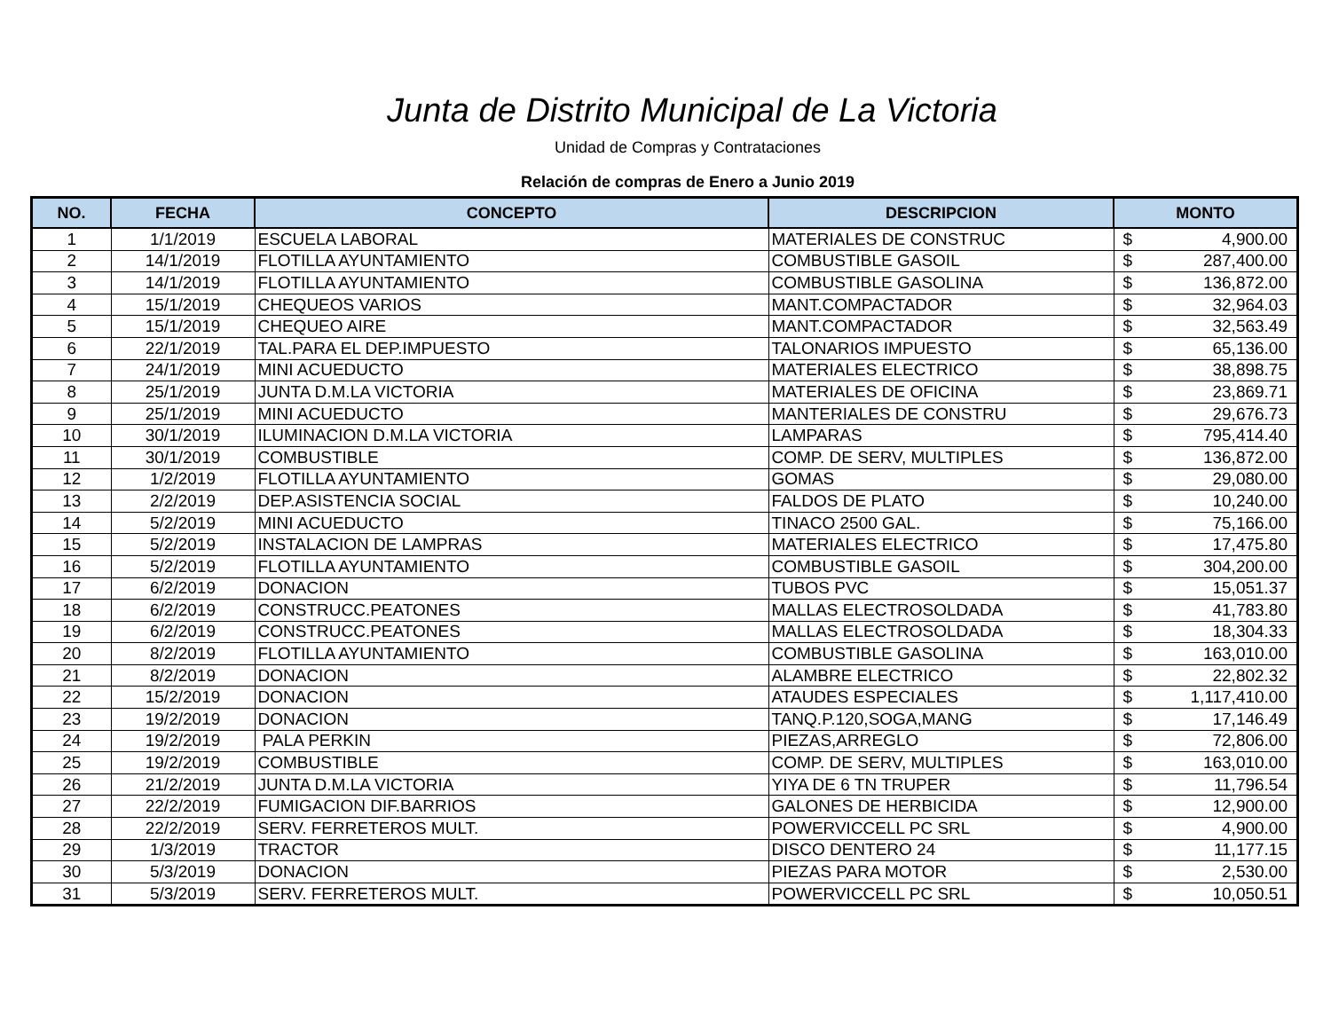Junta de Distrito Municipal de La Victoria
Unidad de Compras y Contrataciones
Relación de compras de Enero a Junio 2019
| NO. | FECHA | CONCEPTO | DESCRIPCION | MONTO | |
| --- | --- | --- | --- | --- | --- |
| 1 | 1/1/2019 | ESCUELA LABORAL | MATERIALES DE CONSTRUC | $ | 4,900.00 |
| 2 | 14/1/2019 | FLOTILLA AYUNTAMIENTO | COMBUSTIBLE GASOIL | $ | 287,400.00 |
| 3 | 14/1/2019 | FLOTILLA AYUNTAMIENTO | COMBUSTIBLE GASOLINA | $ | 136,872.00 |
| 4 | 15/1/2019 | CHEQUEOS VARIOS | MANT.COMPACTADOR | $ | 32,964.03 |
| 5 | 15/1/2019 | CHEQUEO AIRE | MANT.COMPACTADOR | $ | 32,563.49 |
| 6 | 22/1/2019 | TAL.PARA EL DEP.IMPUESTO | TALONARIOS IMPUESTO | $ | 65,136.00 |
| 7 | 24/1/2019 | MINI ACUEDUCTO | MATERIALES ELECTRICO | $ | 38,898.75 |
| 8 | 25/1/2019 | JUNTA D.M.LA VICTORIA | MATERIALES DE OFICINA | $ | 23,869.71 |
| 9 | 25/1/2019 | MINI ACUEDUCTO | MANTERIALES DE CONSTRU | $ | 29,676.73 |
| 10 | 30/1/2019 | ILUMINACION D.M.LA VICTORIA | LAMPARAS | $ | 795,414.40 |
| 11 | 30/1/2019 | COMBUSTIBLE | COMP. DE SERV, MULTIPLES | $ | 136,872.00 |
| 12 | 1/2/2019 | FLOTILLA AYUNTAMIENTO | GOMAS | $ | 29,080.00 |
| 13 | 2/2/2019 | DEP.ASISTENCIA SOCIAL | FALDOS DE PLATO | $ | 10,240.00 |
| 14 | 5/2/2019 | MINI ACUEDUCTO | TINACO 2500 GAL. | $ | 75,166.00 |
| 15 | 5/2/2019 | INSTALACION DE LAMPRAS | MATERIALES ELECTRICO | $ | 17,475.80 |
| 16 | 5/2/2019 | FLOTILLA AYUNTAMIENTO | COMBUSTIBLE GASOIL | $ | 304,200.00 |
| 17 | 6/2/2019 | DONACION | TUBOS PVC | $ | 15,051.37 |
| 18 | 6/2/2019 | CONSTRUCC.PEATONES | MALLAS ELECTROSOLDADA | $ | 41,783.80 |
| 19 | 6/2/2019 | CONSTRUCC.PEATONES | MALLAS ELECTROSOLDADA | $ | 18,304.33 |
| 20 | 8/2/2019 | FLOTILLA AYUNTAMIENTO | COMBUSTIBLE GASOLINA | $ | 163,010.00 |
| 21 | 8/2/2019 | DONACION | ALAMBRE ELECTRICO | $ | 22,802.32 |
| 22 | 15/2/2019 | DONACION | ATAUDES ESPECIALES | $ | 1,117,410.00 |
| 23 | 19/2/2019 | DONACION | TANQ.P.120,SOGA,MANG | $ | 17,146.49 |
| 24 | 19/2/2019 | PALA PERKIN | PIEZAS,ARREGLO | $ | 72,806.00 |
| 25 | 19/2/2019 | COMBUSTIBLE | COMP. DE SERV, MULTIPLES | $ | 163,010.00 |
| 26 | 21/2/2019 | JUNTA D.M.LA VICTORIA | YIYA DE 6 TN TRUPER | $ | 11,796.54 |
| 27 | 22/2/2019 | FUMIGACION DIF.BARRIOS | GALONES DE HERBICIDA | $ | 12,900.00 |
| 28 | 22/2/2019 | SERV. FERRETEROS MULT. | POWERVICCELL PC SRL | $ | 4,900.00 |
| 29 | 1/3/2019 | TRACTOR | DISCO DENTERO 24 | $ | 11,177.15 |
| 30 | 5/3/2019 | DONACION | PIEZAS PARA MOTOR | $ | 2,530.00 |
| 31 | 5/3/2019 | SERV. FERRETEROS MULT. | POWERVICCELL PC SRL | $ | 10,050.51 |